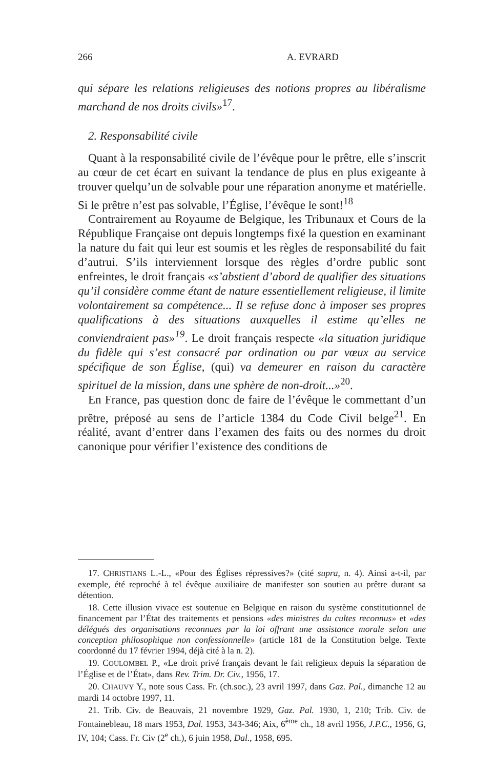266 A. EVRARD
qui sépare les relations religieuses des notions propres au libéralisme marchand de nos droits civils»<sup>17</sup>.
2. Responsabilité civile
Quant à la responsabilité civile de l’évêque pour le prêtre, elle s’inscrit au cœur de cet écart en suivant la tendance de plus en plus exigeante à trouver quelqu’un de solvable pour une réparation anonyme et matérielle. Si le prêtre n’est pas solvable, l’Église, l’évêque le sont!<sup>18</sup>
Contrairement au Royaume de Belgique, les Tribunaux et Cours de la République Française ont depuis longtemps fixé la question en examinant la nature du fait qui leur est soumis et les règles de responsabilité du fait d’autrui. S’ils interviennent lorsque des règles d’ordre public sont enfreintes, le droit français «s’abstient d’abord de qualifier des situations qu’il considère comme étant de nature essentiellement religieuse, il limite volontairement sa compétence... Il se refuse donc à imposer ses propres qualifications à des situations auxquelles il estime qu’elles ne conviendraient pas»<sup>19</sup>. Le droit français respecte «la situation juridique du fidèle qui s’est consacré par ordination ou par vœux au service spécifique de son Église, (qui) va demeurer en raison du caractère spirituel de la mission, dans une sphère de non-droit...»<sup>20</sup>.
En France, pas question donc de faire de l’évêque le commettant d’un prêtre, préposé au sens de l’article 1384 du Code Civil belge<sup>21</sup>. En réalité, avant d’entrer dans l’examen des faits ou des normes du droit canonique pour vérifier l’existence des conditions de
17. CHRISTIANS L.-L., «Pour des Églises répressives?» (cité supra, n. 4). Ainsi a-t-il, par exemple, été reproché à tel évêque auxiliaire de manifester son soutien au prêtre durant sa détention.
18. Cette illusion vivace est soutenue en Belgique en raison du système constitutionnel de financement par l’État des traitements et pensions «des ministres du cultes reconnus» et «des délégués des organisations reconnues par la loi offrant une assistance morale selon une conception philosophique non confessionnelle» (article 181 de la Constitution belge. Texte coordonné du 17 février 1994, déjà cité à la n. 2).
19. COULOMBEL P., «Le droit privé français devant le fait religieux depuis la séparation de l’Église et de l’État», dans Rev. Trim. Dr. Civ., 1956, 17.
20. CHAUVY Y., note sous Cass. Fr. (ch.soc.), 23 avril 1997, dans Gaz. Pal., dimanche 12 au mardi 14 octobre 1997, 11.
21. Trib. Civ. de Beauvais, 21 novembre 1929, Gaz. Pal. 1930, 1, 210; Trib. Civ. de Fontainebleau, 18 mars 1953, Dal. 1953, 343-346; Aix, 6<sup>ème</sup> ch., 18 avril 1956, J.P.C., 1956, G, IV, 104; Cass. Fr. Civ (2<sup>e</sup> ch.), 6 juin 1958, Dal., 1958, 695.